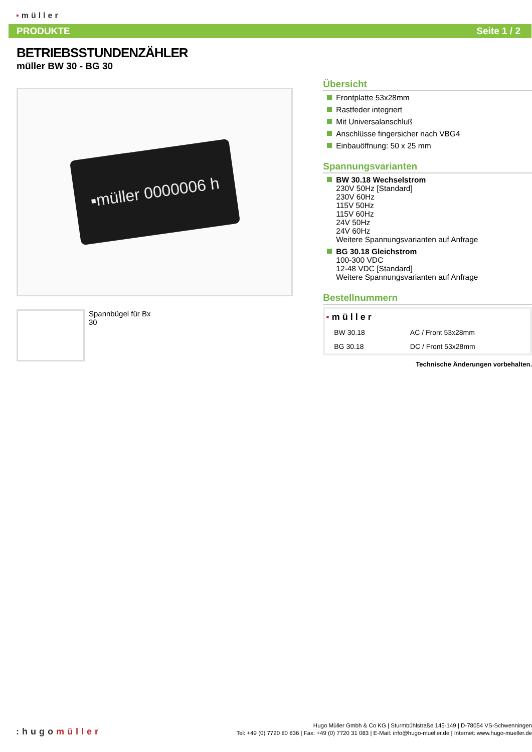▪müller
PRODUKTE Seite 1 / 2
BETRIEBSSTUNDENZÄHLER
müller BW 30 - BG 30
▪müller 0000006 h
Spannbügel für Bx 30
Übersicht
Frontplatte 53x28mm
Rastfeder integriert
Mit Universalanschluß
Anschlüsse fingersicher nach VBG4
Einbauöffnung: 50 x 25 mm
Spannungsvarianten
BW 30.18 Wechselstrom
230V 50Hz [Standard]
230V 60Hz
115V 50Hz
115V 60Hz
24V 50Hz
24V 60Hz
Weitere Spannungsvarianten auf Anfrage
BG 30.18 Gleichstrom
100-300 VDC
12-48 VDC [Standard]
Weitere Spannungsvarianten auf Anfrage
Bestellnummern
| ▪ müller | |
| BW 30.18 | AC / Front 53x28mm |
| BG 30.18 | DC / Front 53x28mm |
Technische Änderungen vorbehalten.
:hugomüller
Hugo Müller Gmbh & Co KG | Sturmbühlstraße 145-149 | D-78054 VS-Schwenningen
Tel: +49 (0) 7720 80 836 | Fax: +49 (0) 7720 31 083 | E-Mail: info@hugo-mueller.de | Internet: www.hugo-mueller.de